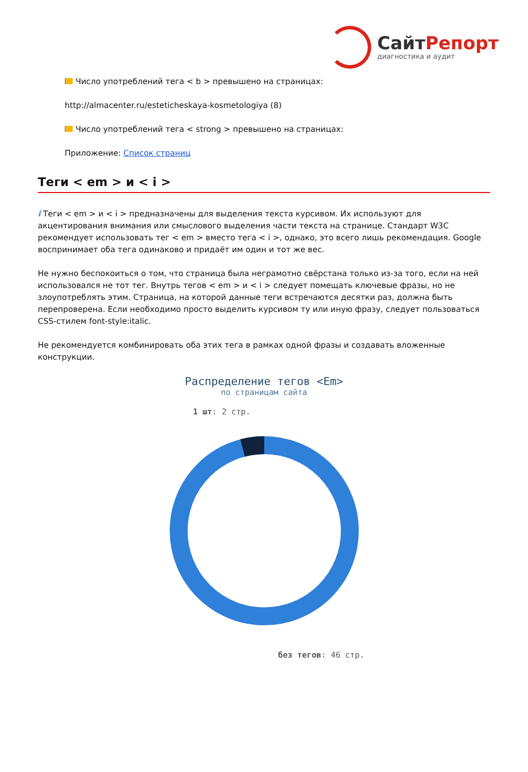СайтРепорт
диагностика и аудит
Число употреблений тега < b > превышено на страницах:
http://almacenter.ru/esteticheskaya-kosmetologiya (8)
Число употреблений тега < strong > превышено на страницах:
Приложение: Список страниц
Теги < em > и < i >
i Теги < em > и < i > предназначены для выделения текста курсивом. Их используют для акцентирования внимания или смыслового выделения части текста на странице. Стандарт W3C рекомендует использовать тег < em > вместо тега < i >, однако, это всего лишь рекомендация. Google воспринимает оба тега одинаково и придаёт им один и тот же вес.
Не нужно беспокоиться о том, что страница была неграмотно свёрстана только из-за того, если на ней использовался не тот тег. Внутрь тегов < em > и < i > следует помещать ключевые фразы, но не злоупотреблять этим. Страница, на которой данные теги встречаются десятки раз, должна быть перепроверена. Если необходимо просто выделить курсивом ту или иную фразу, следует пользоваться CSS-стилем font-style:italic.
Не рекомендуется комбинировать оба этих тега в рамках одной фразы и создавать вложенные конструкции.
Распределение тегов <Em>
по страницам сайта
1 шт: 2 стр.
без тегов: 46 стр.